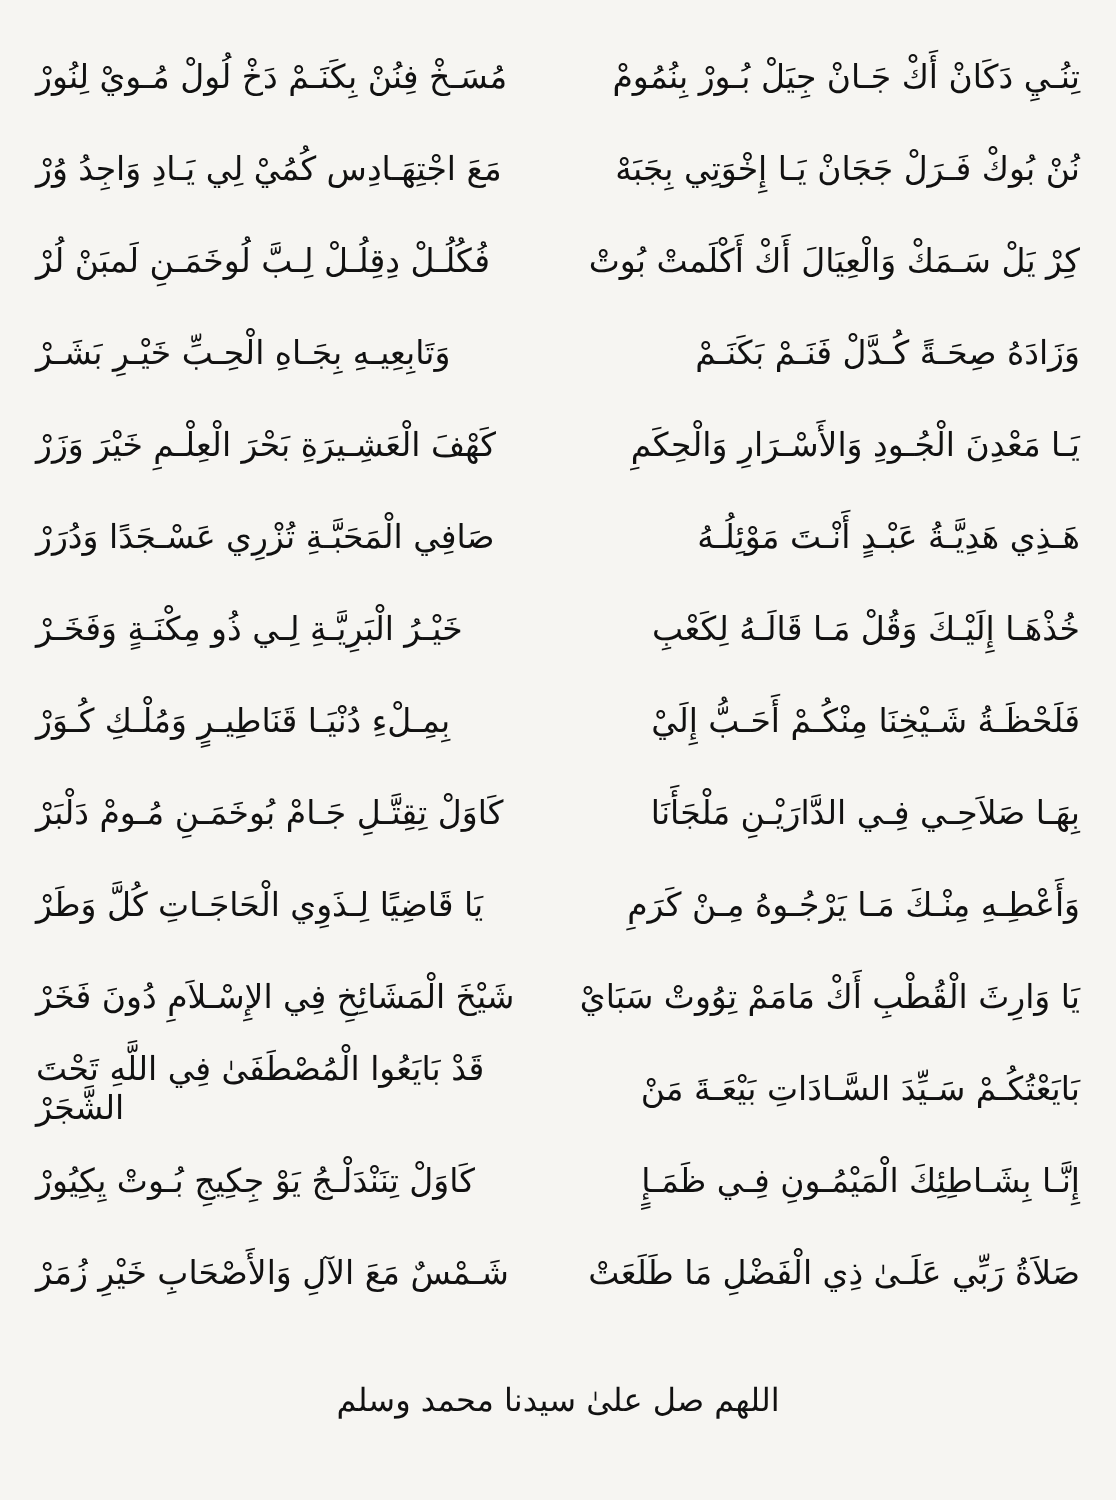تِنُـيِ دَكَانْ أَكْ جَـانْ جِيَلْ بُـورْ بِنُمُومْ
مُسَـخْ فِنُنْ بِكَنَـمْ دَخْ لُولْ مُـويْ لِنُورْ
نُنْ بُوكْ فَـرَلْ جَجَانْ يَـا إِخْوَتِي بِجَبَهْ
مَعَ اجْتِهَـادِس كُمُيْ لِي يَـادِ وَاجِدُ وُرْ
كِرْ يَلْ سَـمَكْ وَالْعِيَالَ أَكْ أَكْلَمتْ بُوتْ
فُكُلُـلْ دِقِلُـلْ لِـبَّ لُوخَمَـنِ لَمبَنْ لُرْ
وَزَادَهُ صِحَـةً كُـدَّلْ فَنَـمْ بَكَنَـمْ
وَتَابِعِيـهِ بِجَـاهِ الْحِـبِّ خَيْـرِ بَشَـرْ
يَـا مَعْدِنَ الْجُـودِ وَالأَسْـرَارِ وَالْحِكَمِ
كَهْفَ الْعَشِـيرَةِ بَحْرَ الْعِلْـمِ خَيْرَ وَزَرْ
هَـذِي هَدِيَّـةُ عَبْـدٍ أَنْـتَ مَوْئِلُـهُ
صَافِي الْمَحَبَّـةِ تُزْرِي عَسْـجَدًا وَدُرَرْ
خُذْهَـا إِلَيْـكَ وَقُلْ مَـا قَالَـهُ لِكَعْبِ
خَيْـرُ الْبَرِيَّـةِ لِـي ذُو مِكْنَـةٍ وَفَخَـرْ
فَلَحْظَـةُ شَـيْخِنَا مِنْكُـمْ أَحَـبُّ إِلَيْ
بِمِـلْءِ دُنْيَـا قَنَاطِيـرٍ وَمُلْـكِ كُـوَرْ
بِهَـا صَلاَحِـي فِـي الدَّارَيْـنِ مَلْجَأَنَا
كَاوَلْ تِقِتَّـلِ جَـامْ بُوخَمَـنِ مُـومْ دَلْبَرْ
وَأَعْطِـهِ مِنْـكَ مَـا يَرْجُـوهُ مِـنْ كَرَمِ
يَا قَاضِيًا لِـذَوِي الْحَاجَـاتِ كُلَّ وَطَرْ
يَا وَارِثَ الْقُطْبِ أَكْ مَامَمْ تِوُوتْ سَبَايْ
شَيْخَ الْمَشَائِخِ فِي الإِسْـلاَمِ دُونَ فَخَرْ
بَايَعْتُكُـمْ سَـيِّدَ السَّـادَاتِ بَيْعَـةَ مَنْ
قَدْ بَايَعُوا الْمُصْطَفَىٰ فِي اللَّهِ تَحْتَ الشَّجَرْ
إِنَّـا بِشَـاطِئِكَ الْمَيْمُـونِ فِـي ظَمَـإٍ
كَاوَلْ تِنَنْدَلْـجُ يَوْ جِكِيجِ بُـوتْ يِكِيُورْ
صَلاَةُ رَبِّي عَلَـىٰ ذِي الْفَضْلِ مَا طَلَعَتْ
شَـمْسٌ مَعَ الآلِ وَالأَصْحَابِ خَيْرِ زُمَرْ
اللهم صل علىٰ سيدنا محمد وسلم